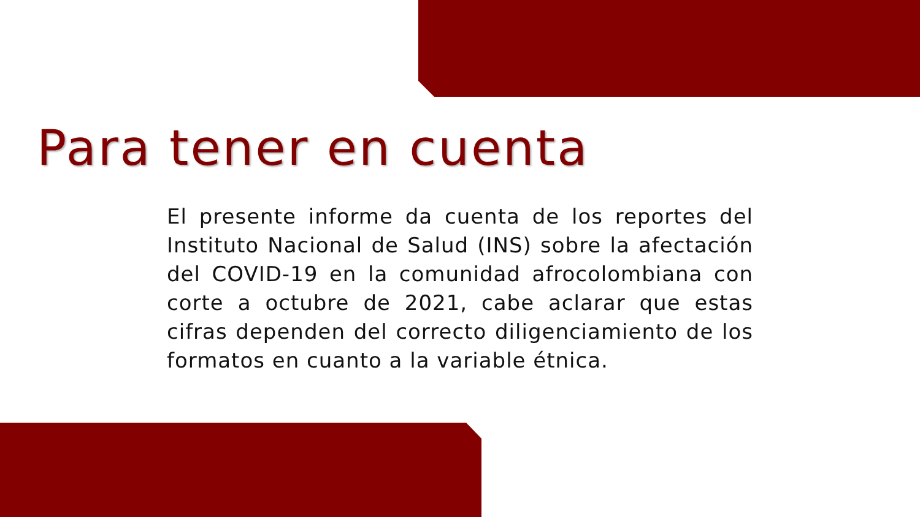Para tener en cuenta
El presente informe da cuenta de los reportes del Instituto Nacional de Salud (INS) sobre la afectación del COVID-19 en la comunidad afrocolombiana con corte a octubre de 2021, cabe aclarar que estas cifras dependen del correcto diligenciamiento de los formatos en cuanto a la variable étnica.